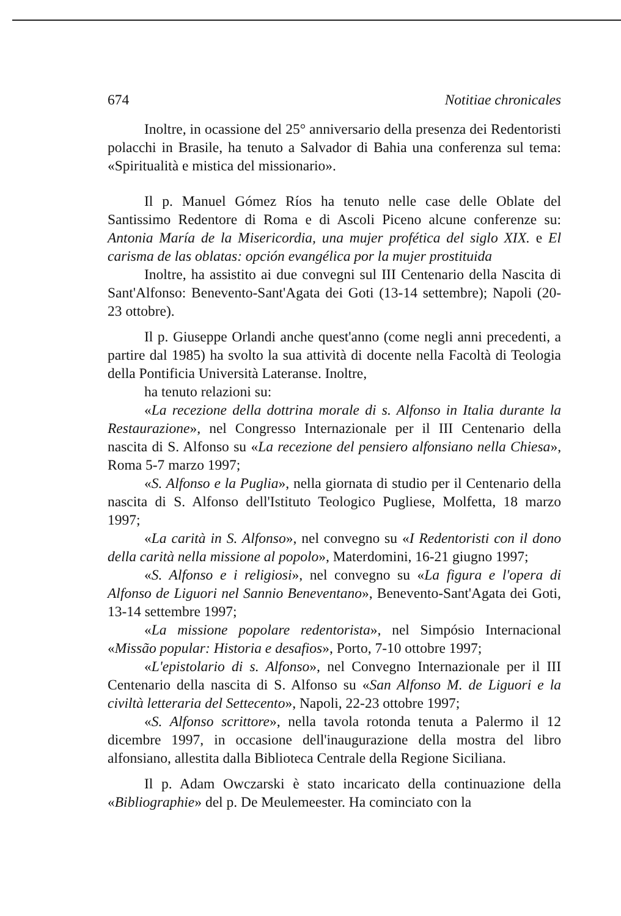674 Notitiae chronicales
Inoltre, in ocassione del 25° anniversario della presenza dei Redentoristi polacchi in Brasile, ha tenuto a Salvador di Bahia una conferenza sul tema: «Spiritualità e mistica del missionario».
Il p. Manuel Gómez Ríos ha tenuto nelle case delle Oblate del Santissimo Redentore di Roma e di Ascoli Piceno alcune conferenze su: Antonia María de la Misericordia, una mujer profética del siglo XIX. e El carisma de las oblatas: opción evangélica por la mujer prostituida
Inoltre, ha assistito ai due convegni sul III Centenario della Nascita di Sant'Alfonso: Benevento-Sant'Agata dei Goti (13-14 settembre); Napoli (20-23 ottobre).
Il p. Giuseppe Orlandi anche quest'anno (come negli anni precedenti, a partire dal 1985) ha svolto la sua attività di docente nella Facoltà di Teologia della Pontificia Università Lateranse. Inoltre,
ha tenuto relazioni su:
«La recezione della dottrina morale di s. Alfonso in Italia durante la Restaurazione», nel Congresso Internazionale per il III Centenario della nascita di S. Alfonso su «La recezione del pensiero alfonsiano nella Chiesa», Roma 5-7 marzo 1997;
«S. Alfonso e la Puglia», nella giornata di studio per il Centenario della nascita di S. Alfonso dell'Istituto Teologico Pugliese, Molfetta, 18 marzo 1997;
«La carità in S. Alfonso», nel convegno su «I Redentoristi con il dono della carità nella missione al popolo», Materdomini, 16-21 giugno 1997;
«S. Alfonso e i religiosi», nel convegno su «La figura e l'opera di Alfonso de Liguori nel Sannio Beneventano», Benevento-Sant'Agata dei Goti, 13-14 settembre 1997;
«La missione popolare redentorista», nel Simpósio Internacional «Missão popular: Historia e desafios», Porto, 7-10 ottobre 1997;
«L'epistolario di s. Alfonso», nel Convegno Internazionale per il III Centenario della nascita di S. Alfonso su «San Alfonso M. de Liguori e la civiltà letteraria del Settecento», Napoli, 22-23 ottobre 1997;
«S. Alfonso scrittore», nella tavola rotonda tenuta a Palermo il 12 dicembre 1997, in occasione dell'inaugurazione della mostra del libro alfonsiano, allestita dalla Biblioteca Centrale della Regione Siciliana.
Il p. Adam Owczarski è stato incaricato della continuazione della «Bibliographie» del p. De Meulemeester. Ha cominciato con la